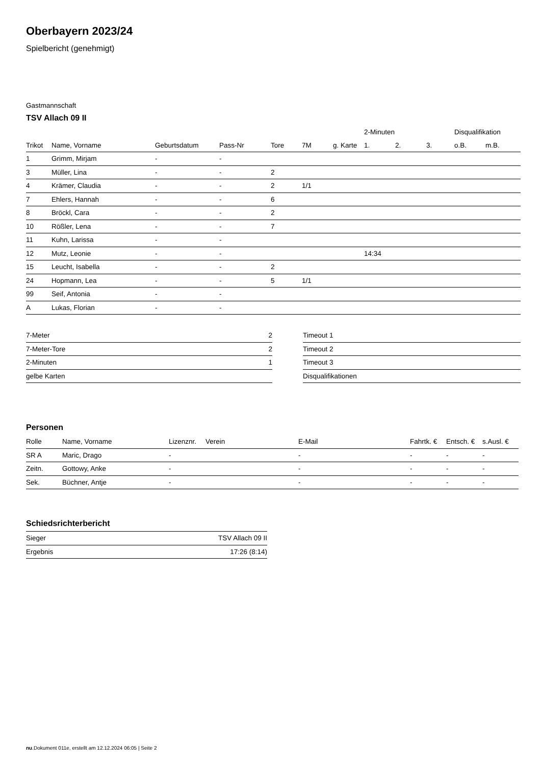Oberbayern 2023/24
Spielbericht (genehmigt)
Gastmannschaft
TSV Allach 09 II
| | | | | | | | | 2-Minuten | | | Disqualifikation | |
| --- | --- | --- | --- | --- | --- | --- | --- | --- | --- | --- | --- | --- |
| Trikot | Name, Vorname | Geburtsdatum | Pass-Nr | Tore | 7M | g. Karte | | 1. | 2. | 3. | o.B. | m.B. |
| 1 | Grimm, Mirjam | - | - | | | | | | | | | |
| 3 | Müller, Lina | - | - | 2 | | | | | | | | |
| 4 | Krämer, Claudia | - | - | 2 | 1/1 | | | | | | | |
| 7 | Ehlers, Hannah | - | - | 6 | | | | | | | | |
| 8 | Bröckl, Cara | - | - | 2 | | | | | | | | |
| 10 | Rößler, Lena | - | - | 7 | | | | | | | | |
| 11 | Kuhn, Larissa | - | - | | | | | | | | | |
| 12 | Mutz, Leonie | - | - | | | | | 14:34 | | | | |
| 15 | Leucht, Isabella | - | - | 2 | | | | | | | | |
| 24 | Hopmann, Lea | - | - | 5 | 1/1 | | | | | | | |
| 99 | Seif, Antonia | - | - | | | | | | | | | |
| A | Lukas, Florian | - | - | | | | | | | | | |
| 7-Meter | 2 |
| 7-Meter-Tore | 2 |
| 2-Minuten | 1 |
| gelbe Karten | |
| Timeout 1 |
| Timeout 2 |
| Timeout 3 |
| Disqualifikationen |
Personen
| Rolle | Name, Vorname | Lizenznr. | Verein | E-Mail | Fahrtk. € | Entsch. € | s.Ausl. € |
| --- | --- | --- | --- | --- | --- | --- | --- |
| SR A | Maric, Drago | - | | - | - | - | - |
| Zeitn. | Gottowy, Anke | - | | - | - | - | - |
| Sek. | Büchner, Antje | - | | - | - | - | - |
Schiedsrichterbericht
| Sieger | TSV Allach 09 II |
| Ergebnis | 17:26 (8:14) |
nu.Dokument 011e, erstellt am 12.12.2024 06:05 | Seite 2